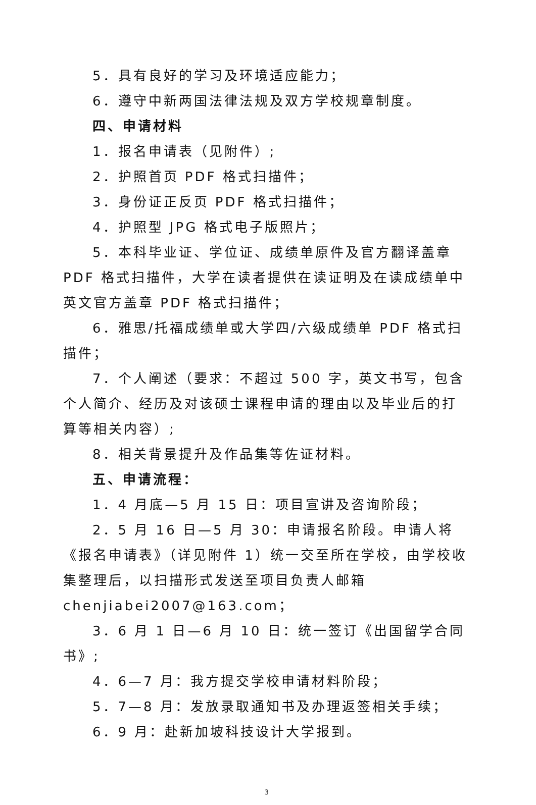5．具有良好的学习及环境适应能力；
6．遵守中新两国法律法规及双方学校规章制度。
四、申请材料
1．报名申请表（见附件）;
2．护照首页 PDF 格式扫描件；
3．身份证正反页 PDF 格式扫描件；
4．护照型 JPG 格式电子版照片；
5．本科毕业证、学位证、成绩单原件及官方翻译盖章 PDF 格式扫描件，大学在读者提供在读证明及在读成绩单中英文官方盖章 PDF 格式扫描件；
6．雅思/托福成绩单或大学四/六级成绩单 PDF 格式扫描件；
7．个人阐述（要求：不超过 500 字，英文书写，包含个人简介、经历及对该硕士课程申请的理由以及毕业后的打算等相关内容）;
8．相关背景提升及作品集等佐证材料。
五、申请流程：
1．4 月底—5 月 15 日：项目宣讲及咨询阶段；
2．5 月 16 日—5 月 30：申请报名阶段。申请人将《报名申请表》（详见附件 1）统一交至所在学校，由学校收集整理后，以扫描形式发送至项目负责人邮箱 chenjiabei2007@163.com；
3．6 月 1 日—6 月 10 日：统一签订《出国留学合同书》;
4．6—7 月：我方提交学校申请材料阶段；
5．7—8 月：发放录取通知书及办理返签相关手续；
6．9 月：赴新加坡科技设计大学报到。
3